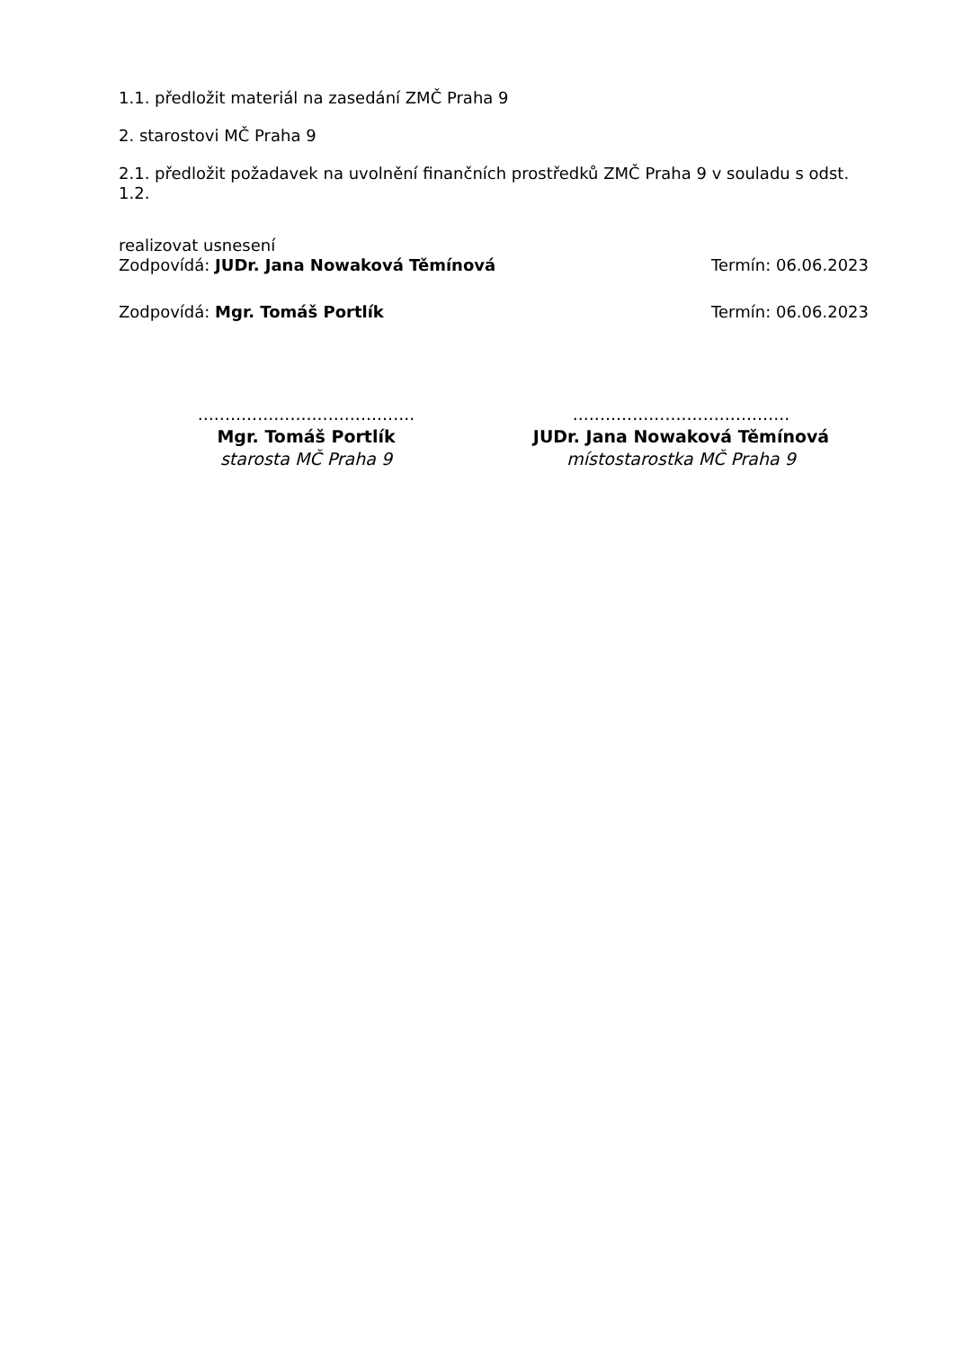1.1. předložit materiál na zasedání ZMČ Praha 9
2. starostovi MČ Praha 9
2.1. předložit požadavek na uvolnění finančních prostředků ZMČ Praha 9 v souladu s odst. 1.2.
realizovat usnesení
Zodpovídá: JUDr. Jana Nowaková Těmínová Termín: 06.06.2023
Zodpovídá: Mgr. Tomáš Portlík Termín: 06.06.2023
........................................
Mgr. Tomáš Portlík
starosta MČ Praha 9
........................................
JUDr. Jana Nowaková Těmínová
místostarostka MČ Praha 9